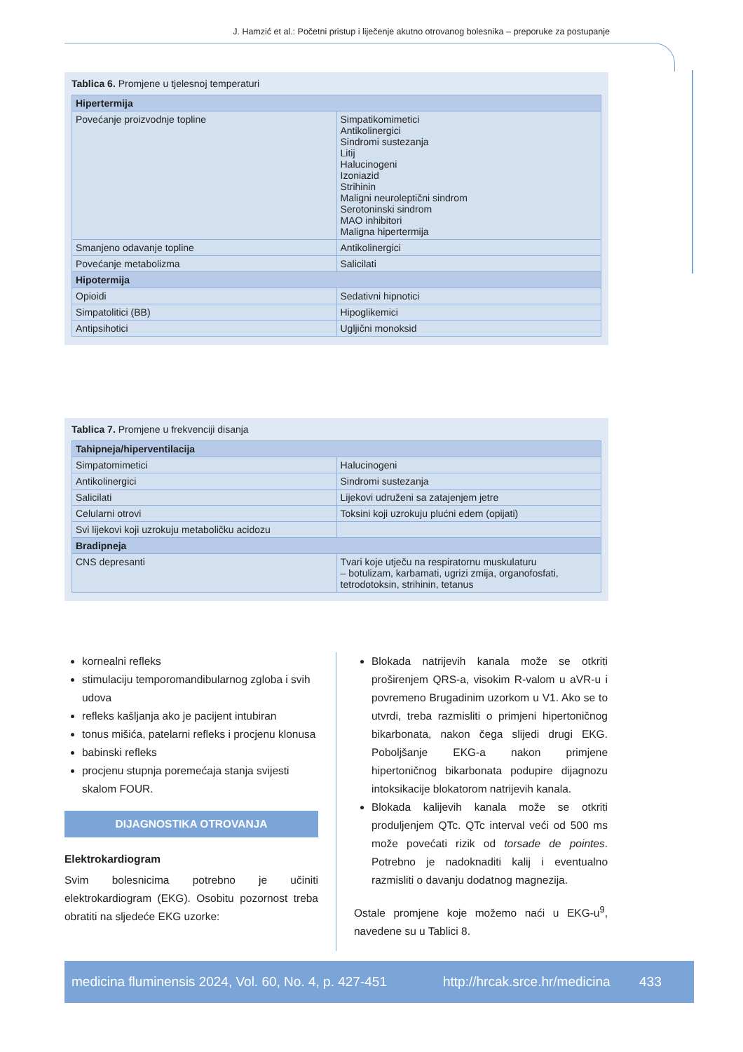J. Hamzić et al.: Početni pristup i liječenje akutno otrovanog bolesnika – preporuke za postupanje
Tablica 6. Promjene u tjelesnoj temperaturi
| Hipertermija | |
| --- | --- |
| Povećanje proizvodnje topline | Simpatikomimetici Antikolinergici Sindromi sustezanja Litij Halucinogeni Izoniazid Strihinin Maligni neuroleptični sindrom Serotoninski sindrom MAO inhibitori Maligna hipertermija |
| Smanjeno odavanje topline | Antikolinergici |
| Povećanje metabolizma | Salicilati |
| Hipotermija | |
| Opioidi | Sedativni hipnotici |
| Simpatolitici (BB) | Hipoglikemici |
| Antipsihotici | Ugljični monoksid |
Tablica 7. Promjene u frekvenciji disanja
| Tahipneja/hiperventilacija | |
| --- | --- |
| Simpatomimetici | Halucinogeni |
| Antikolinergici | Sindromi sustezanja |
| Salicilati | Lijekovi udruženi sa zatajenjem jetre |
| Celularni otrovi | Toksini koji uzrokuju plućni edem (opijati) |
| Svi lijekovi koji uzrokuju metaboličku acidozu | |
| Bradipneja | |
| CNS depresanti | Tvari koje utječu na respiratornu muskulaturu – botulizam, karbamati, ugrizi zmija, organofosfati, tetrodotoksin, strihinin, tetanus |
kornealni refleks
stimulaciju temporomandibularnog zgloba i svih udova
refleks kašljanja ako je pacijent intubiran
tonus mišića, patelarni refleks i procjenu klonusa
babinski refleks
procjenu stupnja poremećaja stanja svijesti skalom FOUR.
DIJAGNOSTIKA OTROVANJA
Elektrokardiogram
Svim bolesnicima potrebno je učiniti elektrokardiogram (EKG). Osobitu pozornost treba obratiti na sljedeće EKG uzorke:
Blokada natrijevih kanala može se otkriti proširenjem QRS-a, visokim R-valom u aVR-u i povremeno Brugadinim uzorkom u V1. Ako se to utvrdi, treba razmisliti o primjeni hipertoničnog bikarbonata, nakon čega slijedi drugi EKG. Poboljšanje EKG-a nakon primjene hipertoničnog bikarbonata podupire dijagnozu intoksikacije blokatorom natrijevih kanala.
Blokada kalijevih kanala može se otkriti produljenjem QTc. QTc interval veći od 500 ms može povećati rizik od torsade de pointes. Potrebno je nadoknaditi kalij i eventualno razmisliti o davanju dodatnog magnezija.
Ostale promjene koje možemo naći u EKG-u<sup>9</sup>, navedene su u Tablici 8.
medicina fluminensis 2024, Vol. 60, No. 4, p. 427-451 http://hrcak.srce.hr/medicina 433